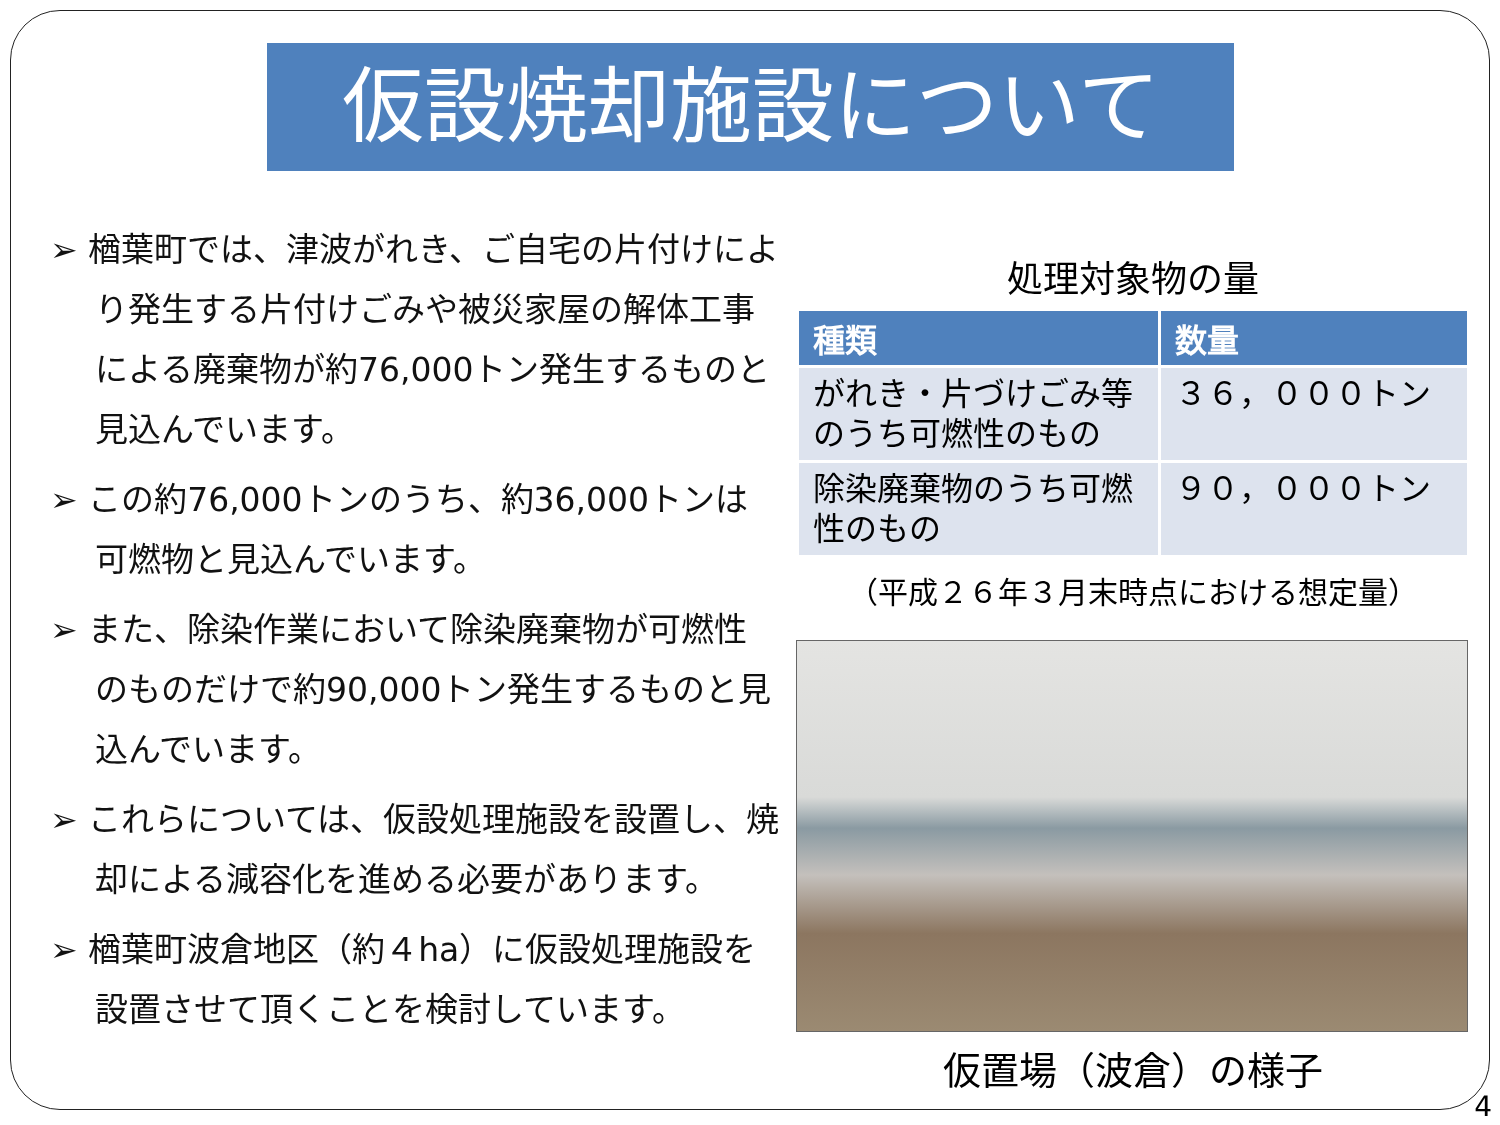仮設焼却施設について
➢ 楢葉町では、津波がれき、ご自宅の片付けにより発生する片付けごみや被災家屋の解体工事による廃棄物が約76,000トン発生するものと見込んでいます。
➢ この約76,000トンのうち、約36,000トンは可燃物と見込んでいます。
➢ また、除染作業において除染廃棄物が可燃性のものだけで約90,000トン発生するものと見込んでいます。
➢ これらについては、仮設処理施設を設置し、焼却による減容化を進める必要があります。
➢ 楢葉町波倉地区（約４ha）に仮設処理施設を設置させて頂くことを検討しています。
処理対象物の量
| 種類 | 数量 |
| --- | --- |
| がれき・片づけごみ等のうち可燃性のもの | ３６，０００トン |
| 除染廃棄物のうち可燃性のもの | ９０，０００トン |
（平成２６年３月末時点における想定量）
仮置場（波倉）の様子
4